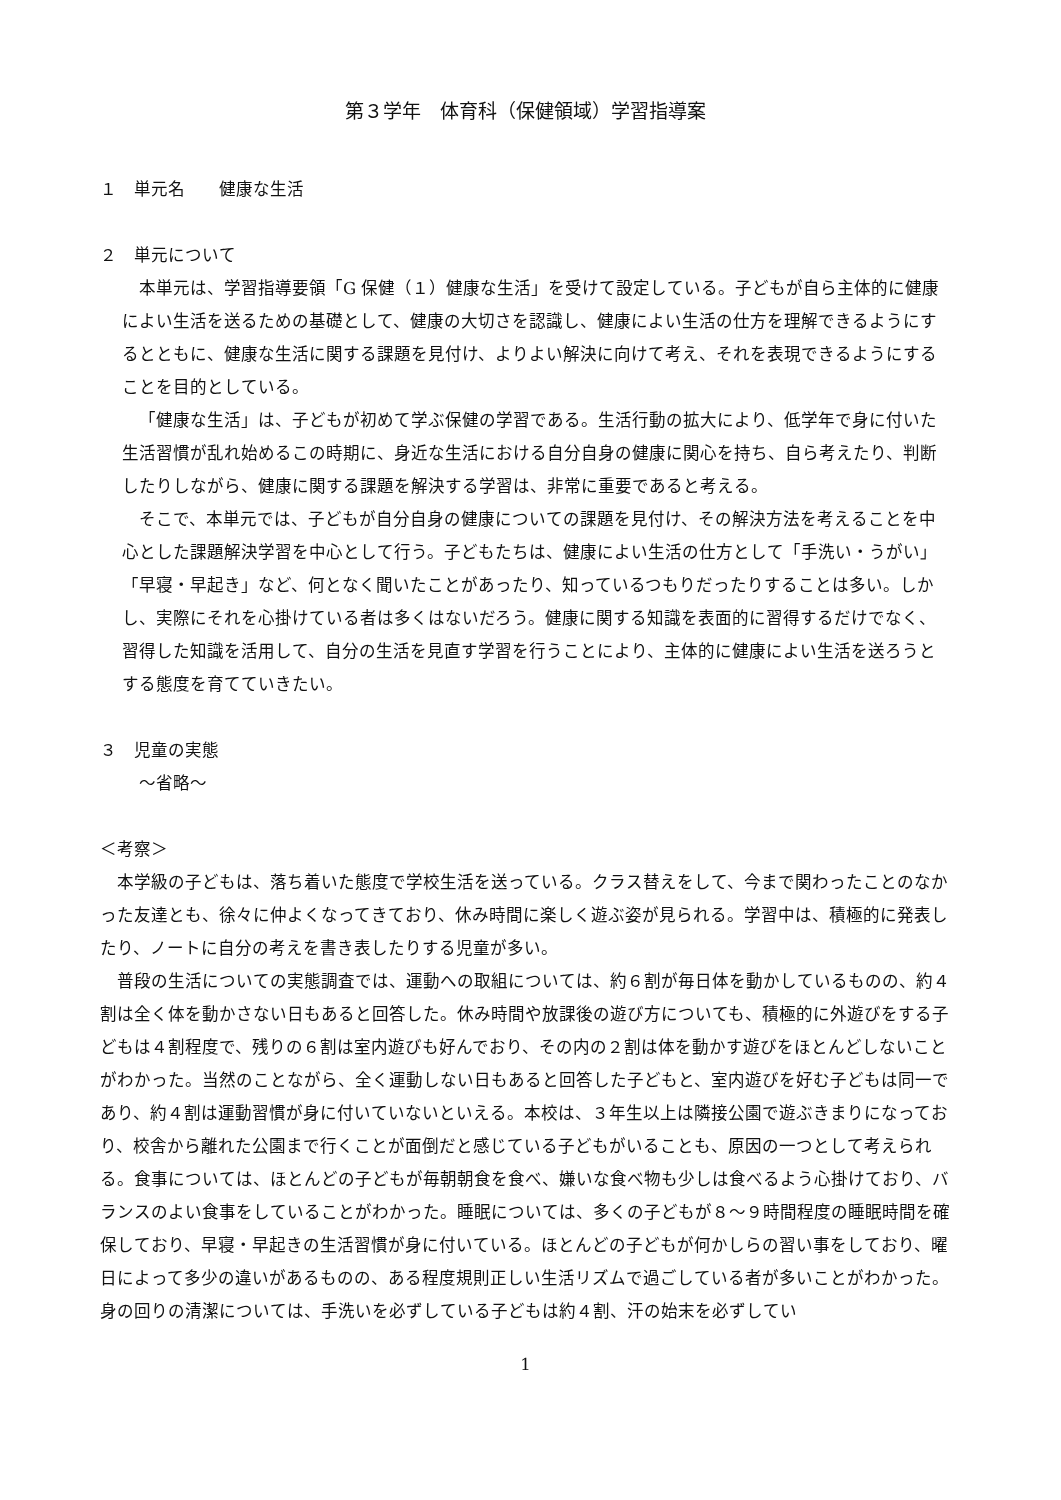第３学年　体育科（保健領域）学習指導案
１　単元名　　健康な生活
２　単元について
本単元は、学習指導要領「G 保健（１）健康な生活」を受けて設定している。子どもが自ら主体的に健康によい生活を送るための基礎として、健康の大切さを認識し、健康によい生活の仕方を理解できるようにするとともに、健康な生活に関する課題を見付け、よりよい解決に向けて考え、それを表現できるようにすることを目的としている。
「健康な生活」は、子どもが初めて学ぶ保健の学習である。生活行動の拡大により、低学年で身に付いた生活習慣が乱れ始めるこの時期に、身近な生活における自分自身の健康に関心を持ち、自ら考えたり、判断したりしながら、健康に関する課題を解決する学習は、非常に重要であると考える。
そこで、本単元では、子どもが自分自身の健康についての課題を見付け、その解決方法を考えることを中心とした課題解決学習を中心として行う。子どもたちは、健康によい生活の仕方として「手洗い・うがい」「早寝・早起き」など、何となく聞いたことがあったり、知っているつもりだったりすることは多い。しかし、実際にそれを心掛けている者は多くはないだろう。健康に関する知識を表面的に習得するだけでなく、習得した知識を活用して、自分の生活を見直す学習を行うことにより、主体的に健康によい生活を送ろうとする態度を育てていきたい。
３　児童の実態
～省略～
＜考察＞
本学級の子どもは、落ち着いた態度で学校生活を送っている。クラス替えをして、今まで関わったことのなかった友達とも、徐々に仲よくなってきており、休み時間に楽しく遊ぶ姿が見られる。学習中は、積極的に発表したり、ノートに自分の考えを書き表したりする児童が多い。
普段の生活についての実態調査では、運動への取組については、約６割が毎日体を動かしているものの、約４割は全く体を動かさない日もあると回答した。休み時間や放課後の遊び方についても、積極的に外遊びをする子どもは４割程度で、残りの６割は室内遊びも好んでおり、その内の２割は体を動かす遊びをほとんどしないことがわかった。当然のことながら、全く運動しない日もあると回答した子どもと、室内遊びを好む子どもは同一であり、約４割は運動習慣が身に付いていないといえる。本校は、３年生以上は隣接公園で遊ぶきまりになっており、校舎から離れた公園まで行くことが面倒だと感じている子どもがいることも、原因の一つとして考えられる。食事については、ほとんどの子どもが毎朝朝食を食べ、嫌いな食べ物も少しは食べるよう心掛けており、バランスのよい食事をしていることがわかった。睡眠については、多くの子どもが８～９時間程度の睡眠時間を確保しており、早寝・早起きの生活習慣が身に付いている。ほとんどの子どもが何かしらの習い事をしており、曜日によって多少の違いがあるものの、ある程度規則正しい生活リズムで過ごしている者が多いことがわかった。身の回りの清潔については、手洗いを必ずしている子どもは約４割、汗の始末を必ずしてい
1